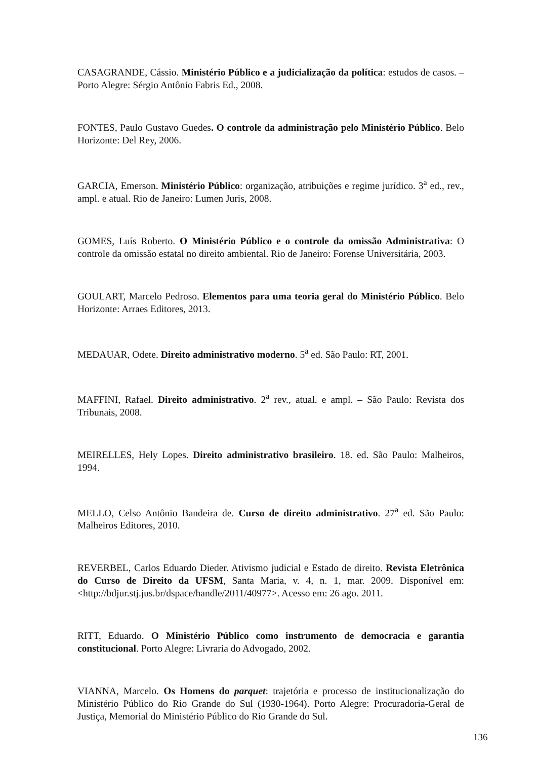CASAGRANDE, Cássio. Ministério Público e a judicialização da política: estudos de casos. – Porto Alegre: Sérgio Antônio Fabris Ed., 2008.
FONTES, Paulo Gustavo Guedes. O controle da administração pelo Ministério Público. Belo Horizonte: Del Rey, 2006.
GARCIA, Emerson. Ministério Público: organização, atribuições e regime jurídico. 3<sup>a</sup> ed., rev., ampl. e atual. Rio de Janeiro: Lumen Juris, 2008.
GOMES, Luís Roberto. O Ministério Público e o controle da omissão Administrativa: O controle da omissão estatal no direito ambiental. Rio de Janeiro: Forense Universitária, 2003.
GOULART, Marcelo Pedroso. Elementos para uma teoria geral do Ministério Público. Belo Horizonte: Arraes Editores, 2013.
MEDAUAR, Odete. Direito administrativo moderno. 5<sup>a</sup> ed. São Paulo: RT, 2001.
MAFFINI, Rafael. Direito administrativo. 2<sup>a</sup> rev., atual. e ampl. – São Paulo: Revista dos Tribunais, 2008.
MEIRELLES, Hely Lopes. Direito administrativo brasileiro. 18. ed. São Paulo: Malheiros, 1994.
MELLO, Celso Antônio Bandeira de. Curso de direito administrativo. 27<sup>a</sup> ed. São Paulo: Malheiros Editores, 2010.
REVERBEL, Carlos Eduardo Dieder. Ativismo judicial e Estado de direito. Revista Eletrônica do Curso de Direito da UFSM, Santa Maria, v. 4, n. 1, mar. 2009. Disponível em: <http://bdjur.stj.jus.br/dspace/handle/2011/40977>. Acesso em: 26 ago. 2011.
RITT, Eduardo. O Ministério Público como instrumento de democracia e garantia constitucional. Porto Alegre: Livraria do Advogado, 2002.
VIANNA, Marcelo. Os Homens do parquet: trajetória e processo de institucionalização do Ministério Público do Rio Grande do Sul (1930-1964). Porto Alegre: Procuradoria-Geral de Justiça, Memorial do Ministério Público do Rio Grande do Sul.
136